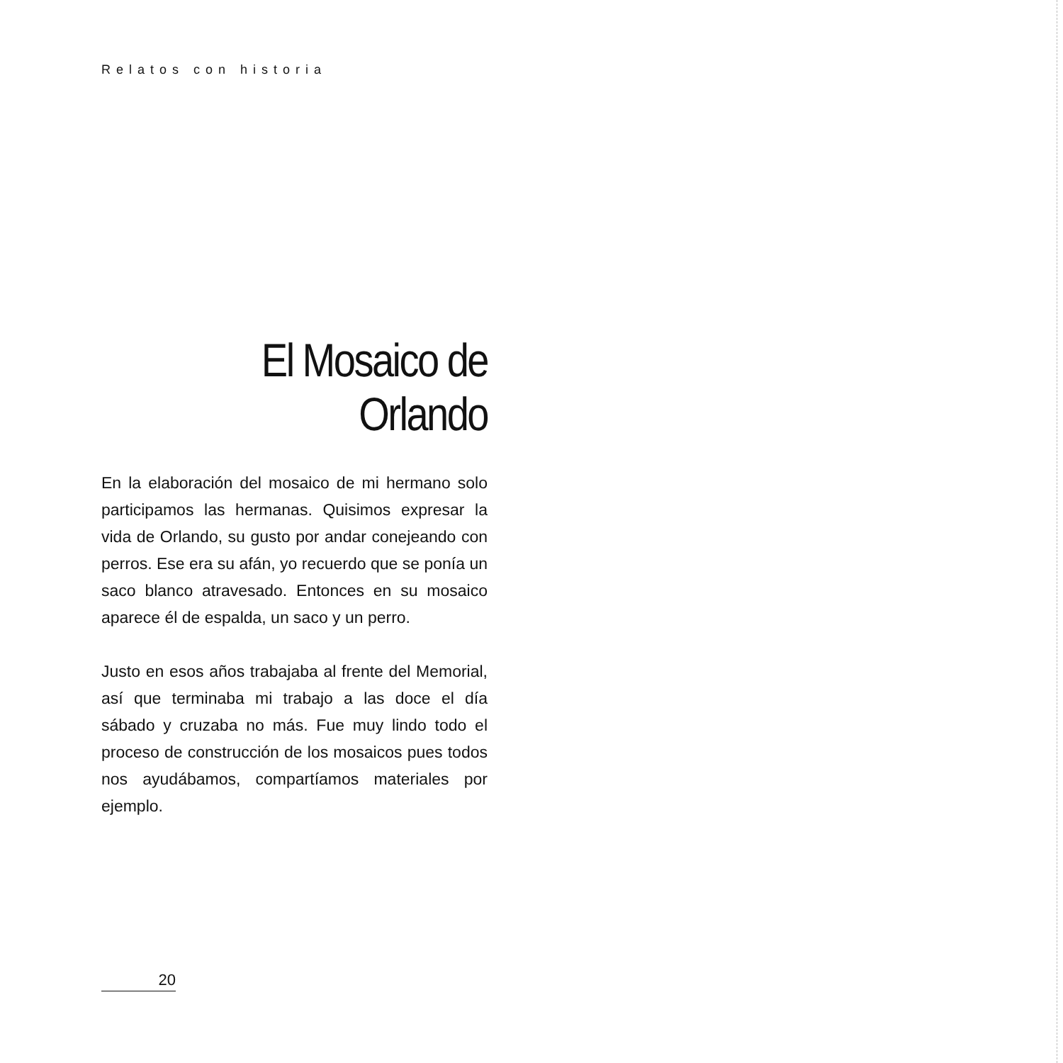Relatos con historia
El Mosaico de Orlando
En la elaboración del mosaico de mi hermano solo participamos las hermanas. Quisimos expresar la vida de Orlando, su gusto por andar conejeando con perros. Ese era su afán, yo recuerdo que se ponía un saco blanco atravesado. Entonces en su mosaico aparece él de espalda, un saco y un perro.
Justo en esos años trabajaba al frente del Memorial, así que terminaba mi trabajo a las doce el día sábado y cruzaba no más. Fue muy lindo todo el proceso de construcción de los mosaicos pues todos nos ayudábamos, compartíamos materiales por ejemplo.
20